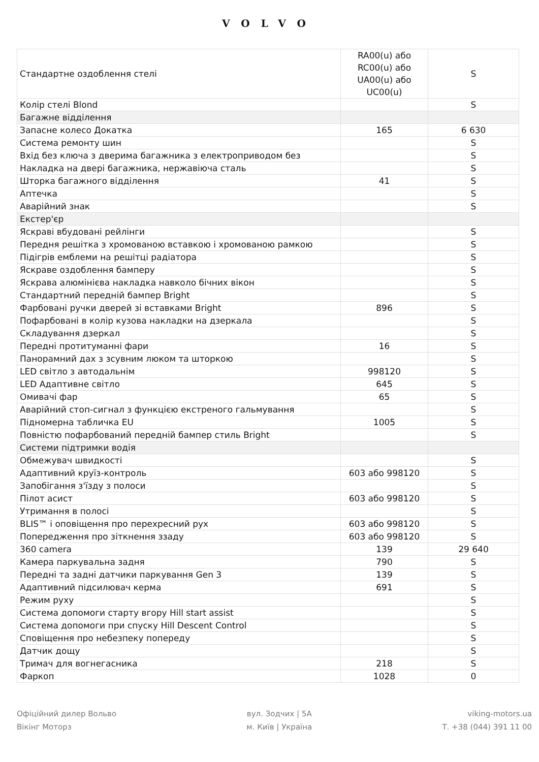VOLVO
| Стандартне оздоблення стелі | RA00(u) або RC00(u) або UA00(u) або UC00(u) | S |
| Колір стелі Blond | | S |
| Багажне відділення | | |
| Запасне колесо Докатка | 165 | 6 630 |
| Система ремонту шин | | S |
| Вхід без ключа з дверима багажника з електроприводом без | | S |
| Накладка на двері багажника, нержавіюча сталь | | S |
| Шторка багажного відділення | 41 | S |
| Аптечка | | S |
| Аварійний знак | | S |
| Екстер'єр | | |
| Яскраві вбудовані рейлінги | | S |
| Передня решітка з хромованою вставкою і хромованою рамкою | | S |
| Підігрів емблеми на решітці радіатора | | S |
| Яскраве оздоблення бамперу | | S |
| Яскрава алюмінієва накладка навколо бічних вікон | | S |
| Стандартний передній бампер Bright | | S |
| Фарбовані ручки дверей зі вставками Bright | 896 | S |
| Пофарбовані в колір кузова накладки на дзеркала | | S |
| Складування дзеркал | | S |
| Передні протитуманні фари | 16 | S |
| Панорамний дах з зсувним люком та шторкою | | S |
| LED світло з автодальнім | 998120 | S |
| LED Адаптивне світло | 645 | S |
| Омивачі фар | 65 | S |
| Аварійний стоп-сигнал з функцією екстреного гальмування | | S |
| Підномерна табличка EU | 1005 | S |
| Повністю пофарбований передній бампер стиль Bright | | S |
| Системи підтримки водія | | |
| Обмежувач швидкості | | S |
| Адаптивний круїз-контроль | 603 або 998120 | S |
| Запобігання з'їзду з полоси | | S |
| Пілот асист | 603 або 998120 | S |
| Утримання в полосі | | S |
| BLIS™ і оповіщення про перехресний рух | 603 або 998120 | S |
| Попередження про зіткнення ззаду | 603 або 998120 | S |
| 360 camera | 139 | 29 640 |
| Камера паркувальна задня | 790 | S |
| Передні та задні датчики паркування Gen 3 | 139 | S |
| Адаптивний підсилювач керма | 691 | S |
| Режим руху | | S |
| Система допомоги старту вгору Hill start assist | | S |
| Система допомоги при спуску Hill Descent Control | | S |
| Сповіщення про небезпеку попереду | | S |
| Датчик дощу | | S |
| Тримач для вогнегасника | 218 | S |
| Фаркоп | 1028 | 0 |
Офіційний дилер Вольво
Вікінг Моторз
вул. Зодчих | 5А
м. Київ | Україна
viking-motors.ua
Т. +38 (044) 391 11 00